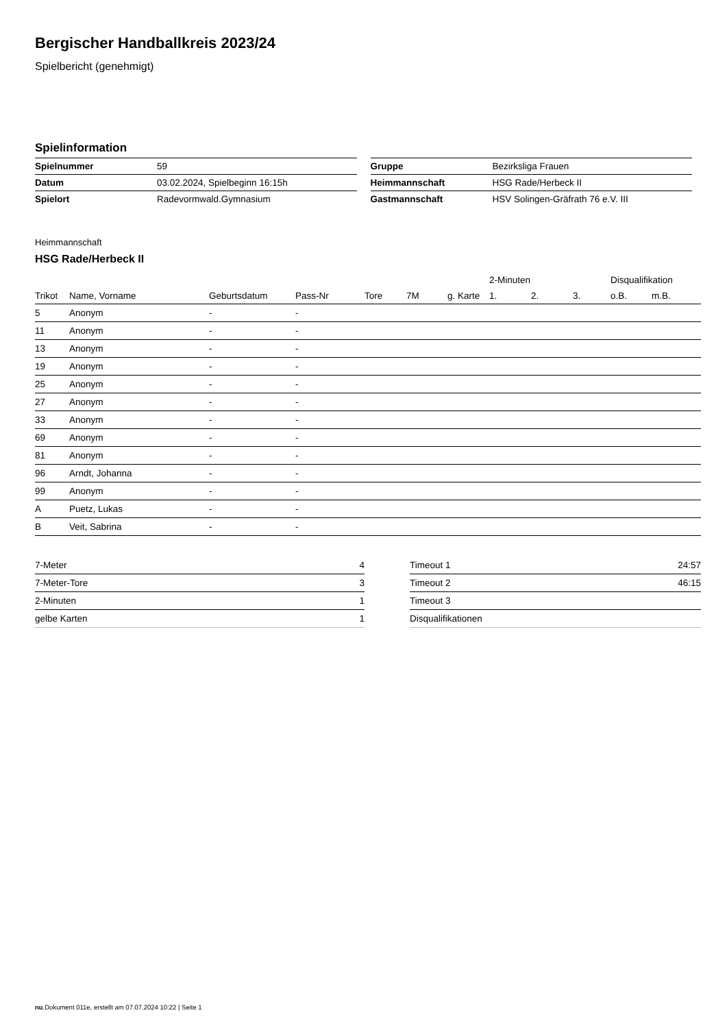Bergischer Handballkreis 2023/24
Spielbericht (genehmigt)
Spielinformation
| Spielnummer | 59 |
| Datum | 03.02.2024, Spielbeginn 16:15h |
| Spielort | Radevormwald.Gymnasium |
| Gruppe | Bezirksliga Frauen |
| Heimmannschaft | HSG Rade/Herbeck II |
| Gastmannschaft | HSV Solingen-Gräfrath 76 e.V. III |
Heimmannschaft
HSG Rade/Herbeck II
| | | | | | | | 2-Minuten | | | Disqualifikation | |
| --- | --- | --- | --- | --- | --- | --- | --- | --- | --- | --- | --- |
| Trikot | Name, Vorname | Geburtsdatum | Pass-Nr | Tore | 7M | g. Karte | 1. | 2. | 3. | o.B. | m.B. |
| 5 | Anonym | - | - | | | | | | | | |
| 11 | Anonym | - | - | | | | | | | | |
| 13 | Anonym | - | - | | | | | | | | |
| 19 | Anonym | - | - | | | | | | | | |
| 25 | Anonym | - | - | | | | | | | | |
| 27 | Anonym | - | - | | | | | | | | |
| 33 | Anonym | - | - | | | | | | | | |
| 69 | Anonym | - | - | | | | | | | | |
| 81 | Anonym | - | - | | | | | | | | |
| 96 | Arndt, Johanna | - | - | | | | | | | | |
| 99 | Anonym | - | - | | | | | | | | |
| A | Puetz, Lukas | - | - | | | | | | | | |
| B | Veit, Sabrina | - | - | | | | | | | | |
| 7-Meter | 4 |
| 7-Meter-Tore | 3 |
| 2-Minuten | 1 |
| gelbe Karten | 1 |
| Timeout 1 | 24:57 |
| Timeout 2 | 46:15 |
| Timeout 3 | |
| Disqualifikationen | |
nu.Dokument 011e, erstellt am 07.07.2024 10:22 | Seite 1